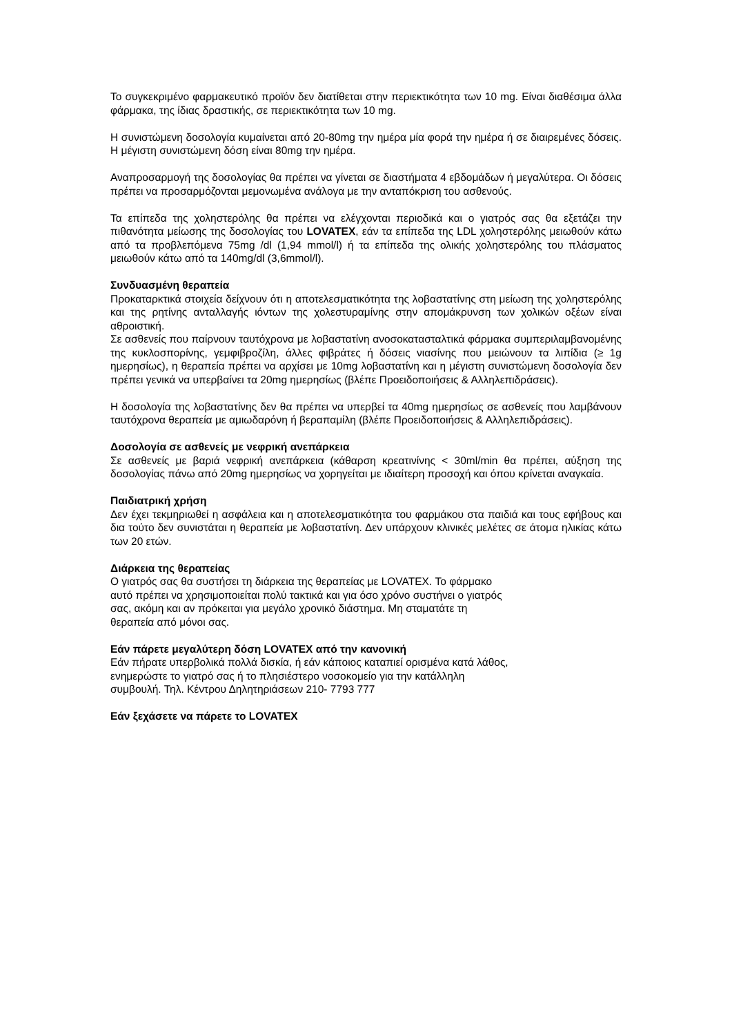Το συγκεκριμένο φαρμακευτικό προϊόν δεν διατίθεται στην περιεκτικότητα των 10 mg. Είναι διαθέσιμα άλλα φάρμακα, της ίδιας δραστικής, σε περιεκτικότητα των 10 mg.
Η συνιστώμενη δοσολογία κυμαίνεται από 20-80mg την ημέρα μία φορά την ημέρα ή σε διαιρεμένες δόσεις. Η μέγιστη συνιστώμενη δόση είναι 80mg την ημέρα.
Αναπροσαρμογή της δοσολογίας θα πρέπει να γίνεται σε διαστήματα 4 εβδομάδων ή μεγαλύτερα. Οι δόσεις πρέπει να προσαρμόζονται μεμονωμένα ανάλογα με την ανταπόκριση του ασθενούς.
Τα επίπεδα της χοληστερόλης θα πρέπει να ελέγχονται περιοδικά και ο γιατρός σας θα εξετάζει την πιθανότητα μείωσης της δοσολογίας του LOVATEX, εάν τα επίπεδα της LDL χοληστερόλης μειωθούν κάτω από τα προβλεπόμενα 75mg /dl (1,94 mmol/l) ή τα επίπεδα της ολικής χοληστερόλης του πλάσματος μειωθούν κάτω από τα 140mg/dl (3,6mmol/l).
Συνδυασμένη θεραπεία
Προκαταρκτικά στοιχεία δείχνουν ότι η αποτελεσματικότητα της λοβαστατίνης στη μείωση της χοληστερόλης και της ρητίνης ανταλλαγής ιόντων της χολεστυραμίνης στην απομάκρυνση των χολικών οξέων είναι αθροιστική.
Σε ασθενείς που παίρνουν ταυτόχρονα με λοβαστατίνη ανοσοκατασταλτικά φάρμακα συμπεριλαμβανομένης της κυκλοσπορίνης, γεμφιβροζίλη, άλλες φιβράτες ή δόσεις νιασίνης που μειώνουν τα λιπίδια (≥ 1g ημερησίως), η θεραπεία πρέπει να αρχίσει με 10mg λοβαστατίνη και η μέγιστη συνιστώμενη δοσολογία δεν πρέπει γενικά να υπερβαίνει τα 20mg ημερησίως (βλέπε Προειδοποιήσεις & Αλληλεπιδράσεις).
Η δοσολογία της λοβαστατίνης δεν θα πρέπει να υπερβεί τα 40mg ημερησίως σε ασθενείς που λαμβάνουν ταυτόχρονα θεραπεία με αμιωδαρόνη ή βεραπαμίλη (βλέπε Προειδοποιήσεις & Αλληλεπιδράσεις).
Δοσολογία σε ασθενείς με νεφρική ανεπάρκεια
Σε ασθενείς με βαριά νεφρική ανεπάρκεια (κάθαρση κρεατινίνης < 30ml/min θα πρέπει, αύξηση της δοσολογίας πάνω από 20mg ημερησίως να χορηγείται με ιδιαίτερη προσοχή και όπου κρίνεται αναγκαία.
Παιδιατρική χρήση
Δεν έχει τεκμηριωθεί η ασφάλεια και η αποτελεσματικότητα του φαρμάκου στα παιδιά και τους εφήβους και δια τούτο δεν συνιστάται η θεραπεία με λοβαστατίνη. Δεν υπάρχουν κλινικές μελέτες σε άτομα ηλικίας κάτω των 20 ετών.
Διάρκεια της θεραπείας
Ο γιατρός σας θα συστήσει τη διάρκεια της θεραπείας με LOVATEX. Το φάρμακο
αυτό πρέπει να χρησιμοποιείται πολύ τακτικά και για όσο χρόνο συστήνει ο γιατρός
σας, ακόμη και αν πρόκειται για μεγάλο χρονικό διάστημα. Μη σταματάτε τη
θεραπεία από μόνοι σας.
Εάν πάρετε μεγαλύτερη δόση LOVATEX από την κανονική
Εάν πήρατε υπερβολικά πολλά δισκία, ή εάν κάποιος καταπιεί ορισμένα κατά λάθος,
ενημερώστε το γιατρό σας ή το πλησιέστερο νοσοκομείο για την κατάλληλη
συμβουλή. Τηλ. Κέντρου Δηλητηριάσεων 210- 7793 777
Εάν ξεχάσετε να πάρετε το LOVATEX